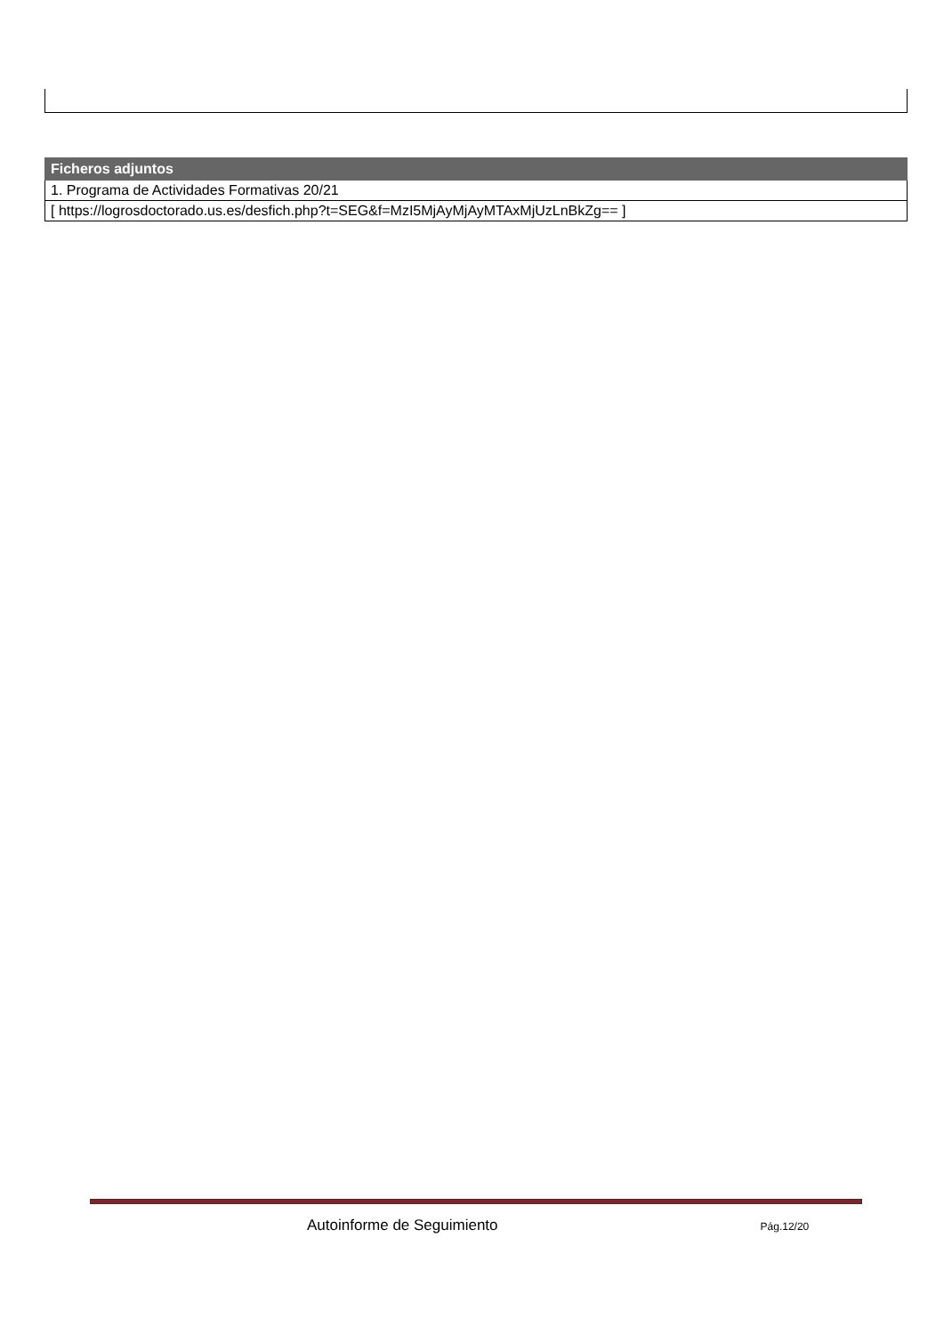| Ficheros adjuntos |
| --- |
| 1. Programa de Actividades Formativas 20/21 |
| [ https://logrosdoctorado.us.es/desfich.php?t=SEG&f=MzI5MjAyMjAyMTAxMjUzLnBkZg== ] |
Autoinforme de Seguimiento Pág.12/20